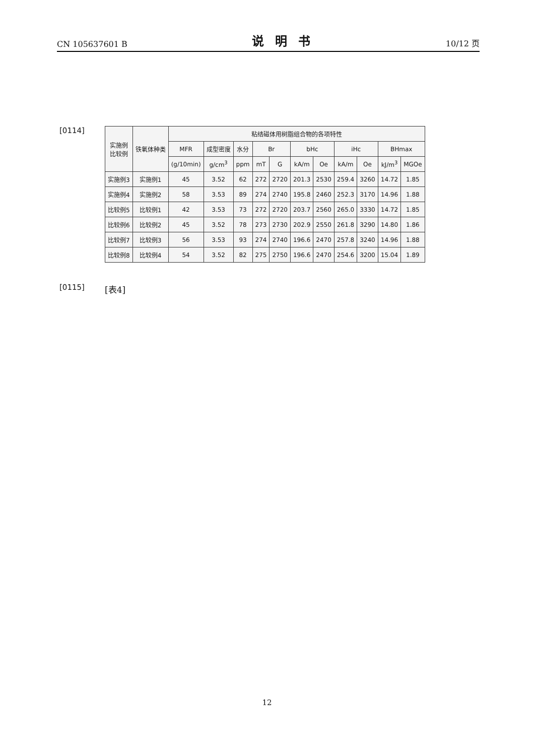CN 105637601 B 说明书 10/12 页
[0114]
| 实施例 比较例 | 铁氧体种类 | 粘结磁体用树脂组合物的各项特性 | | | | | | | | | | |
| --- | --- | --- | --- | --- | --- | --- | --- | --- | --- | --- | --- | --- |
| | | MFR | 成型密度 | 水分 | Br | | bHc | | iHc | | BHmax | |
| | | (g/10min) | g/cm<sup>3</sup> | ppm | mT | G | kA/m | Oe | kA/m | Oe | kJ/m<sup>3</sup> | MGOe |
| 实施例3 | 实施例1 | 45 | 3.52 | 62 | 272 | 2720 | 201.3 | 2530 | 259.4 | 3260 | 14.72 | 1.85 |
| 实施例4 | 实施例2 | 58 | 3.53 | 89 | 274 | 2740 | 195.8 | 2460 | 252.3 | 3170 | 14.96 | 1.88 |
| 比较例5 | 比较例1 | 42 | 3.53 | 73 | 272 | 2720 | 203.7 | 2560 | 265.0 | 3330 | 14.72 | 1.85 |
| 比较例6 | 比较例2 | 45 | 3.52 | 78 | 273 | 2730 | 202.9 | 2550 | 261.8 | 3290 | 14.80 | 1.86 |
| 比较例7 | 比较例3 | 56 | 3.53 | 93 | 274 | 2740 | 196.6 | 2470 | 257.8 | 3240 | 14.96 | 1.88 |
| 比较例8 | 比较例4 | 54 | 3.52 | 82 | 275 | 2750 | 196.6 | 2470 | 254.6 | 3200 | 15.04 | 1.89 |
[0115] [表4]
12